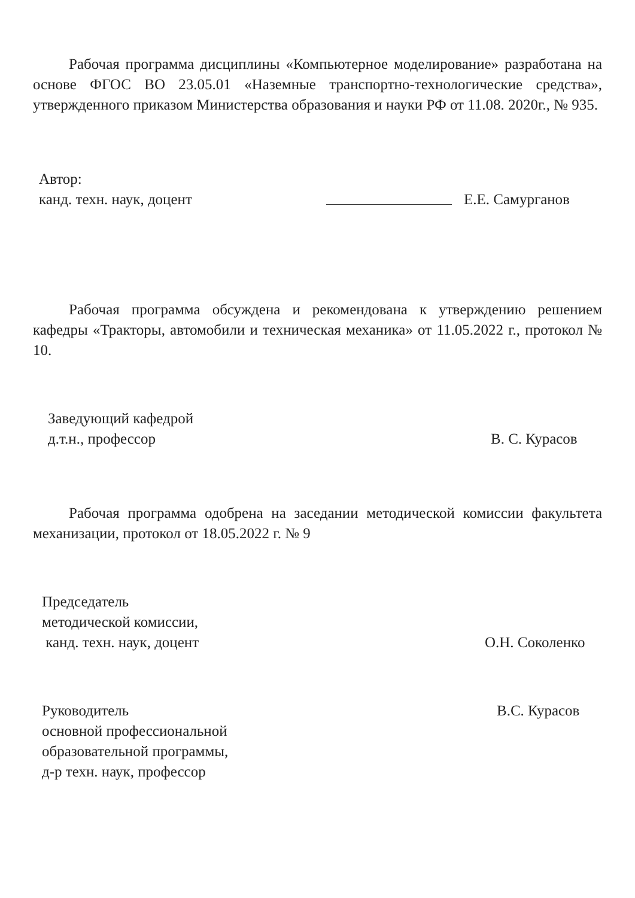Рабочая программа дисциплины «Компьютерное моделирование» разработана на основе ФГОС ВО 23.05.01 «Наземные транспортно-технологические средства», утвержденного приказом Министерства образования и науки РФ от 11.08. 2020г., № 935.
Автор:
канд. техн. наук, доцент
Е.Е. Самурганов
Рабочая программа обсуждена и рекомендована к утверждению решением кафедры «Тракторы, автомобили и техническая механика» от 11.05.2022 г., протокол № 10.
Заведующий кафедрой
д.т.н., профессор
В. С. Курасов
Рабочая программа одобрена на заседании методической комиссии факультета механизации, протокол от 18.05.2022 г. № 9
Председатель
методической комиссии,
канд. техн. наук, доцент
О.Н. Соколенко
Руководитель
основной профессиональной
образовательной программы,
д-р техн. наук, профессор
В.С. Курасов